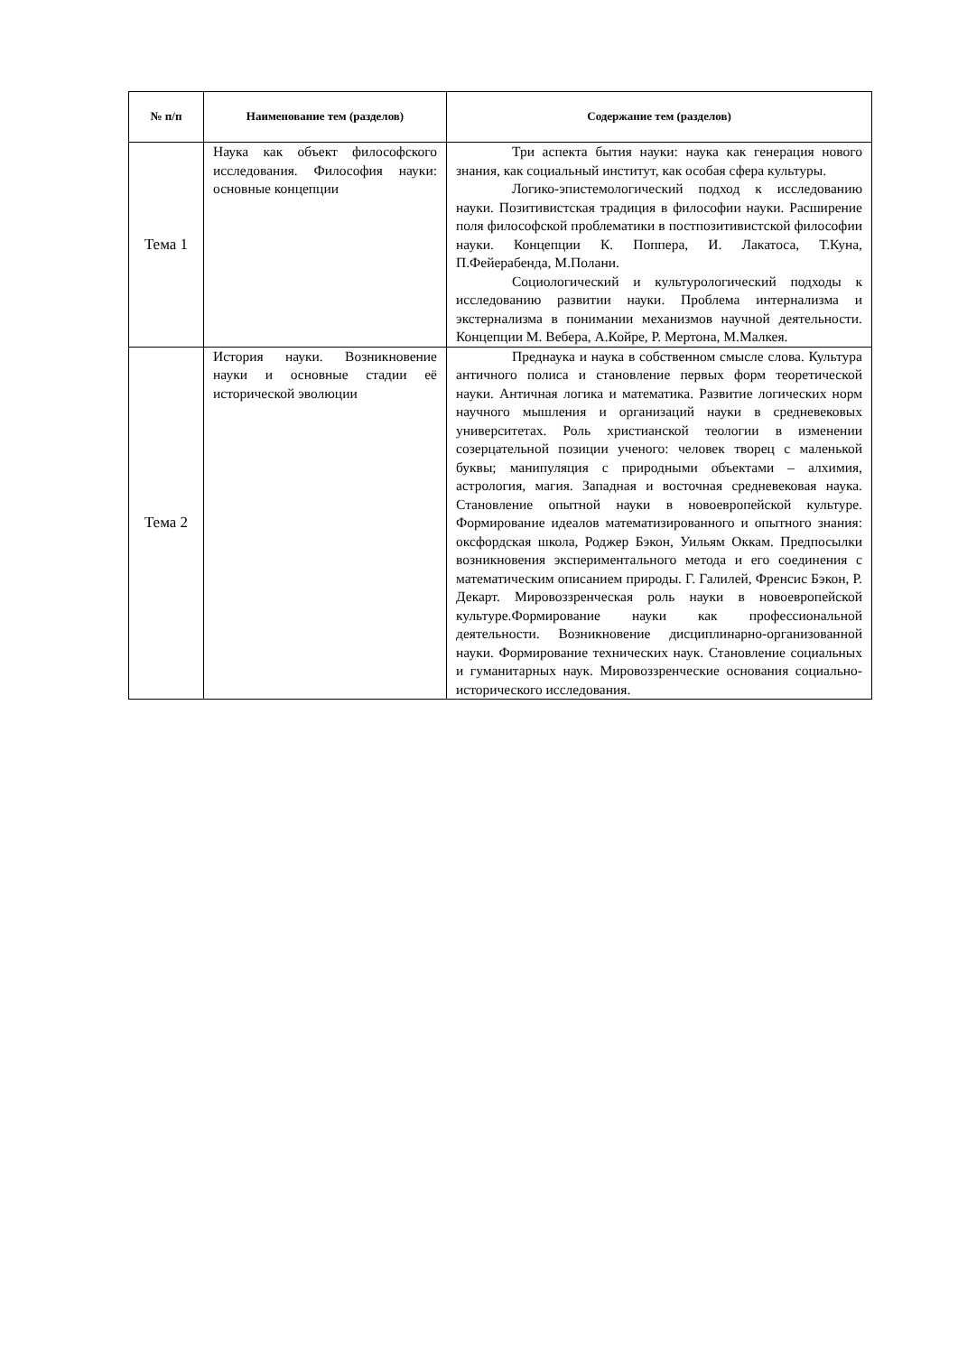| № п/п | Наименование тем (разделов) | Содержание тем (разделов) |
| --- | --- | --- |
| Тема 1 | Наука как объект философского исследования. Философия науки: основные концепции | Три аспекта бытия науки: наука как генерация нового знания, как социальный институт, как особая сфера культуры. Логико-эпистемологический подход к исследованию науки. Позитивистская традиция в философии науки. Расширение поля философской проблематики в постпозитивистской философии науки. Концепции К. Поппера, И. Лакатоса, Т.Куна, П.Фейерабенда, М.Полани. Социологический и культурологический подходы к исследованию развитии науки. Проблема интернализма и экстернализма в понимании механизмов научной деятельности. Концепции М. Вебера, А.Койре, Р. Мертона, М.Малкея. |
| Тема 2 | История науки. Возникновение науки и основные стадии её исторической эволюции | Преднаука и наука в собственном смысле слова. Культура античного полиса и становление первых форм теоретической науки. Античная логика и математика. Развитие логических норм научного мышления и организаций науки в средневековых университетах. Роль христианской теологии в изменении созерцательной позиции ученого: человек творец с маленькой буквы; манипуляция с природными объектами – алхимия, астрология, магия. Западная и восточная средневековая наука. Становление опытной науки в новоевропейской культуре. Формирование идеалов математизированного и опытного знания: оксфордская школа, Роджер Бэкон, Уильям Оккам. Предпосылки возникновения экспериментального метода и его соединения с математическим описанием природы. Г. Галилей, Френсис Бэкон, Р. Декарт. Мировоззренческая роль науки в новоевропейской культуре.Формирование науки как профессиональной деятельности. Возникновение дисциплинарно-организованной науки. Формирование технических наук. Становление социальных и гуманитарных наук. Мировоззренческие основания социально-исторического исследования. |